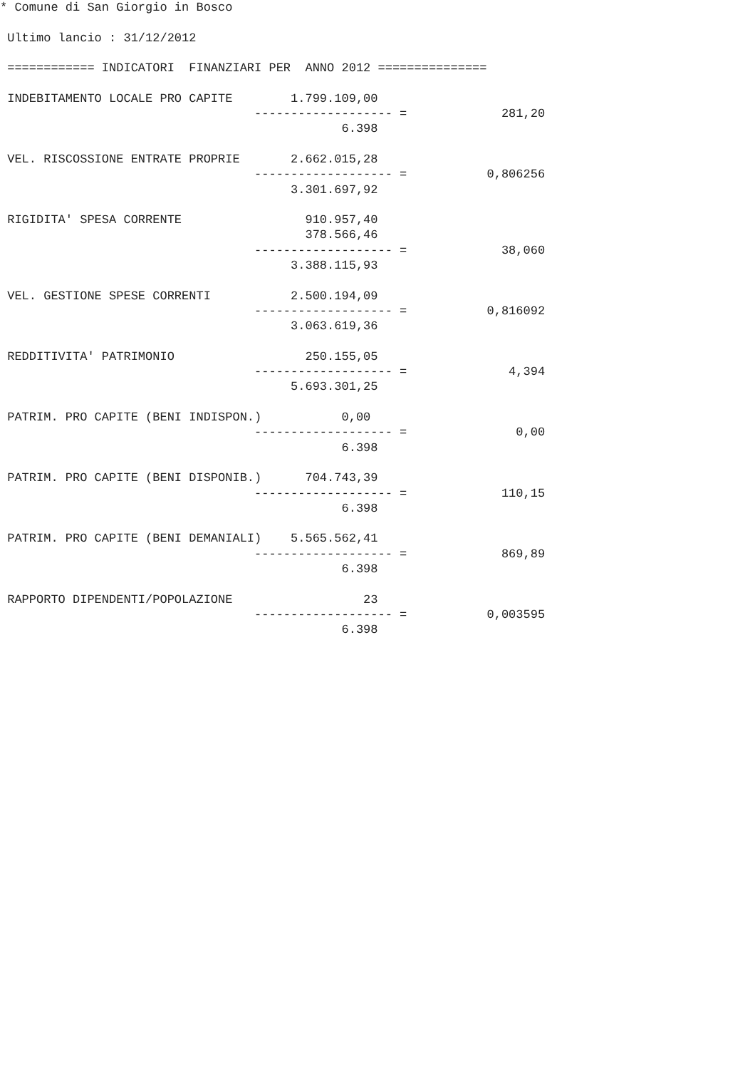* Comune di San Giorgio in Bosco

 Ultimo lancio : 31/12/2012

 ============ INDICATORI  FINANZIARI PER  ANNO 2012 ===============

 INDEBITAMENTO LOCALE PRO CAPITE        1.799.109,00
                                   ------------------- =             281,20
                                               6.398

 VEL. RISCOSSIONE ENTRATE PROPRIE       2.662.015,28
                                   ------------------- =           0,806256
                                        3.301.697,92

 RIGIDITA' SPESA CORRENTE                 910.957,40
                                          378.566,46
                                   ------------------- =             38,060
                                        3.388.115,93

 VEL. GESTIONE SPESE CORRENTI           2.500.194,09
                                   ------------------- =           0,816092
                                        3.063.619,36

 REDDITIVITA' PATRIMONIO                  250.155,05
                                   ------------------- =              4,394
                                        5.693.301,25

 PATRIM. PRO CAPITE (BENI INDISPON.)           0,00
                                   ------------------- =               0,00
                                               6.398

 PATRIM. PRO CAPITE (BENI DISPONIB.)      704.743,39
                                   ------------------- =             110,15
                                               6.398

 PATRIM. PRO CAPITE (BENI DEMANIALI)    5.565.562,41
                                   ------------------- =             869,89
                                               6.398

 RAPPORTO DIPENDENTI/POPOLAZIONE                  23
                                   ------------------- =           0,003595
                                               6.398